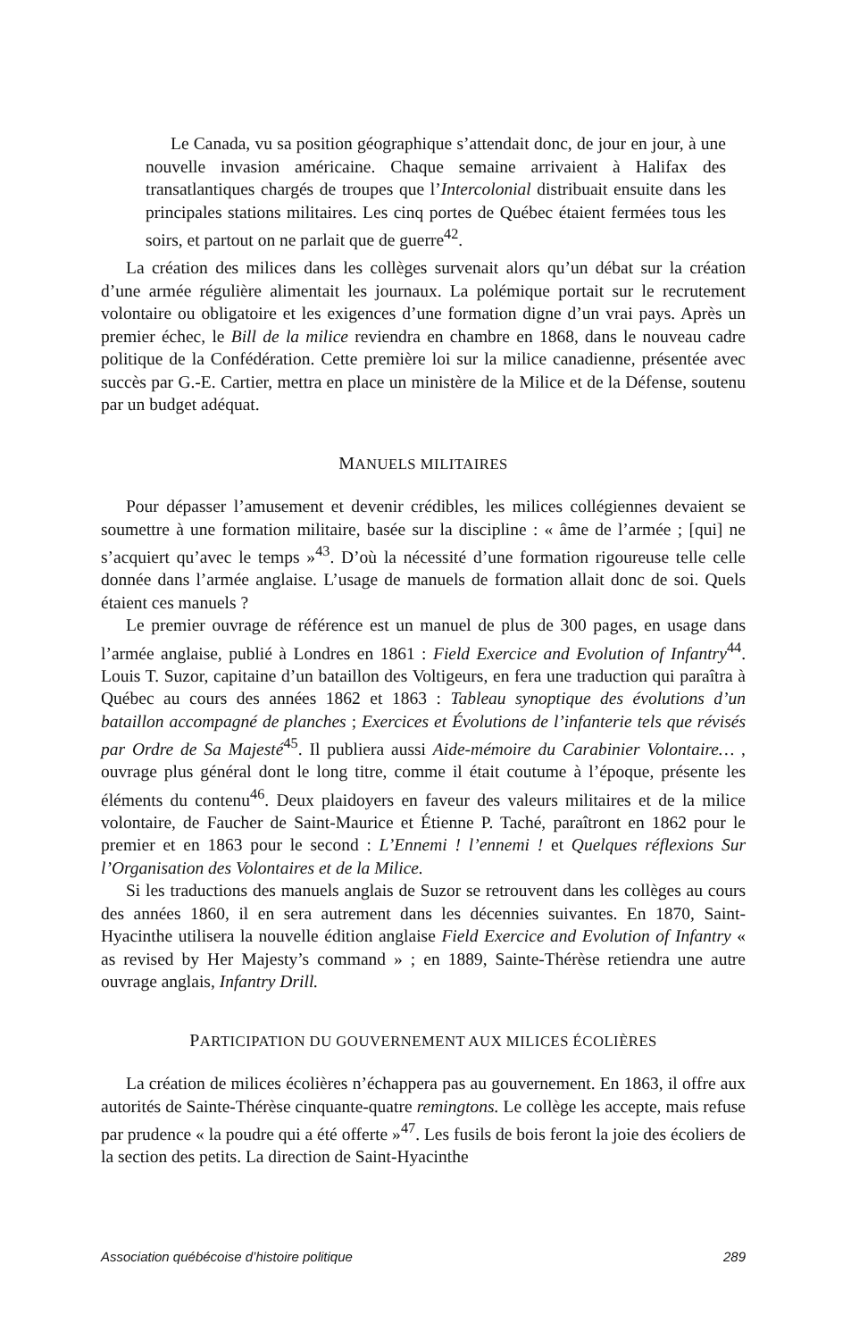Le Canada, vu sa position géographique s’attendait donc, de jour en jour, à une nouvelle invasion américaine. Chaque semaine arrivaient à Halifax des transatlantiques chargés de troupes que l’Intercolonial distribuait ensuite dans les principales stations militaires. Les cinq portes de Québec étaient fermées tous les soirs, et partout on ne parlait que de guerre<sup>42</sup>.
La création des milices dans les collèges survenait alors qu’un débat sur la création d’une armée régulière alimentait les journaux. La polémique portait sur le recrutement volontaire ou obligatoire et les exigences d’une formation digne d’un vrai pays. Après un premier échec, le Bill de la milice reviendra en chambre en 1868, dans le nouveau cadre politique de la Confédération. Cette première loi sur la milice canadienne, présentée avec succès par G.-E. Cartier, mettra en place un ministère de la Milice et de la Défense, soutenu par un budget adéquat.
MANUELS MILITAIRES
Pour dépasser l’amusement et devenir crédibles, les milices collégiennes devaient se soumettre à une formation militaire, basée sur la discipline : « âme de l’armée ; [qui] ne s’acquiert qu’avec le temps »<sup>43</sup>. D’où la nécessité d’une formation rigoureuse telle celle donnée dans l’armée anglaise. L’usage de manuels de formation allait donc de soi. Quels étaient ces manuels ?
Le premier ouvrage de référence est un manuel de plus de 300 pages, en usage dans l’armée anglaise, publié à Londres en 1861 : Field Exercice and Evolution of Infantry<sup>44</sup>. Louis T. Suzor, capitaine d’un bataillon des Voltigeurs, en fera une traduction qui paraîtra à Québec au cours des années 1862 et 1863 : Tableau synoptique des évolutions d’un bataillon accompagné de planches ; Exercices et Évolutions de l’infanterie tels que révisés par Ordre de Sa Majesté<sup>45</sup>. Il publiera aussi Aide-mémoire du Carabinier Volontaire… , ouvrage plus général dont le long titre, comme il était coutume à l’époque, présente les éléments du contenu<sup>46</sup>. Deux plaidoyers en faveur des valeurs militaires et de la milice volontaire, de Faucher de Saint-Maurice et Étienne P. Taché, paraîtront en 1862 pour le premier et en 1863 pour le second : L’Ennemi ! l’ennemi ! et Quelques réflexions Sur l’Organisation des Volontaires et de la Milice.
Si les traductions des manuels anglais de Suzor se retrouvent dans les collèges au cours des années 1860, il en sera autrement dans les décennies suivantes. En 1870, Saint-Hyacinthe utilisera la nouvelle édition anglaise Field Exercice and Evolution of Infantry « as revised by Her Majesty’s command » ; en 1889, Sainte-Thérèse retiendra une autre ouvrage anglais, Infantry Drill.
PARTICIPATION DU GOUVERNEMENT AUX MILICES ÉCOLIÈRES
La création de milices écolières n’échappera pas au gouvernement. En 1863, il offre aux autorités de Sainte-Thérèse cinquante-quatre remingtons. Le collège les accepte, mais refuse par prudence « la poudre qui a été offerte »<sup>47</sup>. Les fusils de bois feront la joie des écoliers de la section des petits. La direction de Saint-Hyacinthe
Association québécoise d’histoire politique 289